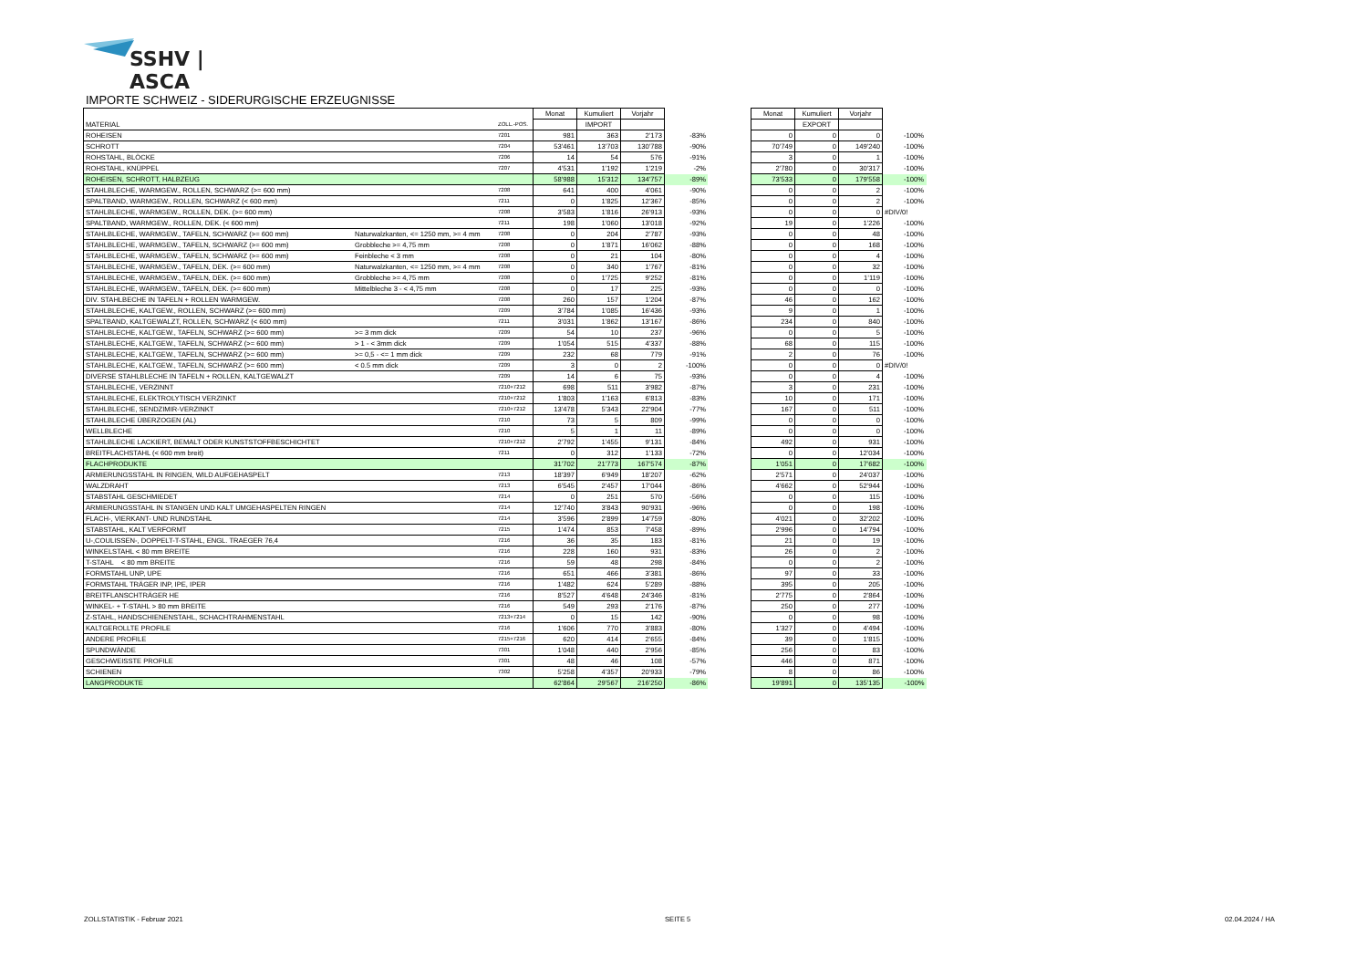SSHV | ASCA
IMPORTE SCHWEIZ - SIDERURGISCHE ERZEUGNISSE
| MATERIAL | | ZOLL.-POS. | Monat | Kumuliert | Vorjahr | | | Monat | Kumuliert | Vorjahr | |
| --- | --- | --- | --- | --- | --- | --- | --- | --- | --- | --- | --- |
| | | | | IMPORT | | | | | EXPORT | | |
| ROHEISEN | | 7201 | 981 | 363 | 2’173 | -83% | | 0 | 0 | 0 | -100% |
| SCHROTT | | 7204 | 53’461 | 13’703 | 130’788 | -90% | | 70’749 | 0 | 149’240 | -100% |
| ROHSTAHL, BLÖCKE | | 7206 | 14 | 54 | 576 | -91% | | 3 | 0 | 1 | -100% |
| ROHSTAHL, KNÜPPEL | | 7207 | 4’531 | 1’192 | 1’219 | -2% | | 2’780 | 0 | 30’317 | -100% |
| ROHEISEN, SCHROTT, HALBZEUG | | | 58’988 | 15’312 | 134’757 | -89% | | 73’533 | 0 | 179’558 | -100% |
| STAHLBLECHE, WARMGEW., ROLLEN, SCHWARZ (>= 600 mm) | | 7208 | 641 | 400 | 4’061 | -90% | | 0 | 0 | 2 | -100% |
| SPALTBAND, WARMGEW., ROLLEN, SCHWARZ (< 600 mm) | | 7211 | 0 | 1’825 | 12’367 | -85% | | 0 | 0 | 2 | -100% |
| STAHLBLECHE, WARMGEW., ROLLEN, DEK. (>= 600 mm) | | 7208 | 3’583 | 1’816 | 26’913 | -93% | | 0 | 0 | 0 | #DIV/0! |
| SPALTBAND, WARMGEW., ROLLEN, DEK. (< 600 mm) | | 7211 | 198 | 1’060 | 13’018 | -92% | | 19 | 0 | 1’226 | -100% |
| STAHLBLECHE, WARMGEW., TAFELN, SCHWARZ (>= 600 mm) | Naturwalzkanten, <= 1250 mm, >= 4 mm | 7208 | 0 | 204 | 2’787 | -93% | | 0 | 0 | 48 | -100% |
| STAHLBLECHE, WARMGEW., TAFELN, SCHWARZ (>= 600 mm) | Grobbleche >= 4,75 mm | 7208 | 0 | 1’871 | 16’062 | -88% | | 0 | 0 | 168 | -100% |
| STAHLBLECHE, WARMGEW., TAFELN, SCHWARZ (>= 600 mm) | Feinbleche < 3 mm | 7208 | 0 | 21 | 104 | -80% | | 0 | 0 | 4 | -100% |
| STAHLBLECHE, WARMGEW., TAFELN, DEK. (>= 600 mm) | Naturwalzkanten, <= 1250 mm, >= 4 mm | 7208 | 0 | 340 | 1’767 | -81% | | 0 | 0 | 32 | -100% |
| STAHLBLECHE, WARMGEW., TAFELN, DEK. (>= 600 mm) | Grobbleche >= 4,75 mm | 7208 | 0 | 1’725 | 9’252 | -81% | | 0 | 0 | 1’119 | -100% |
| STAHLBLECHE, WARMGEW., TAFELN, DEK. (>= 600 mm) | Mittelbleche 3 - < 4,75 mm | 7208 | 0 | 17 | 225 | -93% | | 0 | 0 | 0 | -100% |
| DIV. STAHLBECHE IN TAFELN + ROLLEN WARMGEW. | | 7208 | 260 | 157 | 1’204 | -87% | | 46 | 0 | 162 | -100% |
| STAHLBLECHE, KALTGEW., ROLLEN, SCHWARZ (>= 600 mm) | | 7209 | 3’784 | 1’085 | 16’436 | -93% | | 9 | 0 | 1 | -100% |
| SPALTBAND, KALTGEWALZT, ROLLEN, SCHWARZ (< 600 mm) | | 7211 | 3’031 | 1’862 | 13’167 | -86% | | 234 | 0 | 840 | -100% |
| STAHLBLECHE, KALTGEW., TAFELN, SCHWARZ (>= 600 mm) | >= 3 mm dick | 7209 | 54 | 10 | 237 | -96% | | 0 | 0 | 5 | -100% |
| STAHLBLECHE, KALTGEW., TAFELN, SCHWARZ (>= 600 mm) | > 1 - < 3mm dick | 7209 | 1’054 | 515 | 4’337 | -88% | | 68 | 0 | 115 | -100% |
| STAHLBLECHE, KALTGEW., TAFELN, SCHWARZ (>= 600 mm) | >= 0,5 - <= 1 mm dick | 7209 | 232 | 68 | 779 | -91% | | 2 | 0 | 76 | -100% |
| STAHLBLECHE, KALTGEW., TAFELN, SCHWARZ (>= 600 mm) | < 0.5 mm dick | 7209 | 3 | 0 | 2 | -100% | | 0 | 0 | 0 | #DIV/0! |
| DIVERSE STAHLBLECHE IN TAFELN + ROLLEN, KALTGEWALZT | | 7209 | 14 | 6 | 75 | -93% | | 0 | 0 | 4 | -100% |
| STAHLBLECHE, VERZINNT | | 7210+7212 | 698 | 511 | 3’982 | -87% | | 3 | 0 | 231 | -100% |
| STAHLBLECHE, ELEKTROLYTISCH VERZINKT | | 7210+7212 | 1’803 | 1’163 | 6’813 | -83% | | 10 | 0 | 171 | -100% |
| STAHLBLECHE, SENDZIMIR-VERZINKT | | 7210+7212 | 13’478 | 5’343 | 22’904 | -77% | | 167 | 0 | 511 | -100% |
| STAHLBLECHE ÜBERZOGEN (AL) | | 7210 | 73 | 5 | 809 | -99% | | 0 | 0 | 0 | -100% |
| WELLBLECHE | | 7210 | 5 | 1 | 11 | -89% | | 0 | 0 | 0 | -100% |
| STAHLBLECHE LACKIERT, BEMALT ODER KUNSTSTOFFBESCHICHTET | | 7210+7212 | 2’792 | 1’455 | 9’131 | -84% | | 492 | 0 | 931 | -100% |
| BREITFLACHSTAHL (< 600 mm breit) | | 7211 | 0 | 312 | 1’133 | -72% | | 0 | 0 | 12’034 | -100% |
| FLACHPRODUKTE | | | 31’702 | 21’773 | 167’574 | -87% | | 1’051 | 0 | 17’682 | -100% |
| ARMIERUNGSSTAHL IN RINGEN, WILD AUFGEHASPELT | | 7213 | 18’397 | 6’949 | 18’207 | -62% | | 2’571 | 0 | 24’037 | -100% |
| WALZDRAHT | | 7213 | 6’545 | 2’457 | 17’044 | -86% | | 4’662 | 0 | 52’944 | -100% |
| STABSTAHL GESCHMIEDET | | 7214 | 0 | 251 | 570 | -56% | | 0 | 0 | 115 | -100% |
| ARMIERUNGSSTAHL IN STANGEN UND KALT UMGEHASPELTEN RINGEN | | 7214 | 12’740 | 3’843 | 90’931 | -96% | | 0 | 0 | 198 | -100% |
| FLACH-, VIERKANT- UND RUNDSTAHL | | 7214 | 3’596 | 2’899 | 14’759 | -80% | | 4’021 | 0 | 32’202 | -100% |
| STABSTAHL, KALT VERFORMT | | 7215 | 1’474 | 853 | 7’458 | -89% | | 2’996 | 0 | 14’794 | -100% |
| U-,COULISSEN-, DOPPELT-T-STAHL, ENGL. TRAEGER 76,4 | | 7216 | 36 | 35 | 183 | -81% | | 21 | 0 | 19 | -100% |
| WINKELSTAHL < 80 mm BREITE | | 7216 | 228 | 160 | 931 | -83% | | 26 | 0 | 2 | -100% |
| T-STAHL < 80 mm BREITE | | 7216 | 59 | 48 | 298 | -84% | | 0 | 0 | 2 | -100% |
| FORMSTAHL UNP, UPE | | 7216 | 651 | 466 | 3’381 | -86% | | 97 | 0 | 33 | -100% |
| FORMSTAHL TRÄGER INP, IPE, IPER | | 7216 | 1’482 | 624 | 5’289 | -88% | | 395 | 0 | 205 | -100% |
| BREITFLANSCHTRÄGER HE | | 7216 | 8’527 | 4’648 | 24’346 | -81% | | 2’775 | 0 | 2’864 | -100% |
| WINKEL- + T-STAHL > 80 mm BREITE | | 7216 | 549 | 293 | 2’176 | -87% | | 250 | 0 | 277 | -100% |
| Z-STAHL, HANDSCHIENENSTAHL, SCHACHTRAHMENSTAHL | | 7213+7214 | 0 | 15 | 142 | -90% | | 0 | 0 | 98 | -100% |
| KALTGEROLLTE PROFILE | | 7216 | 1’606 | 770 | 3’883 | -80% | | 1’327 | 0 | 4’494 | -100% |
| ANDERE PROFILE | | 7215+7216 | 620 | 414 | 2’655 | -84% | | 39 | 0 | 1’815 | -100% |
| SPUNDWÄNDE | | 7301 | 1’048 | 440 | 2’956 | -85% | | 256 | 0 | 83 | -100% |
| GESCHWEISSTE PROFILE | | 7301 | 48 | 46 | 108 | -57% | | 446 | 0 | 871 | -100% |
| SCHIENEN | | 7302 | 5’258 | 4’357 | 20’933 | -79% | | 8 | 0 | 86 | -100% |
| LANGPRODUKTE | | | 62’864 | 29’567 | 216’250 | -86% | | 19’891 | 0 | 135’135 | -100% |
ZOLLSTATISTIK - Februar 2021 SEITE 5 02.04.2024 / HA